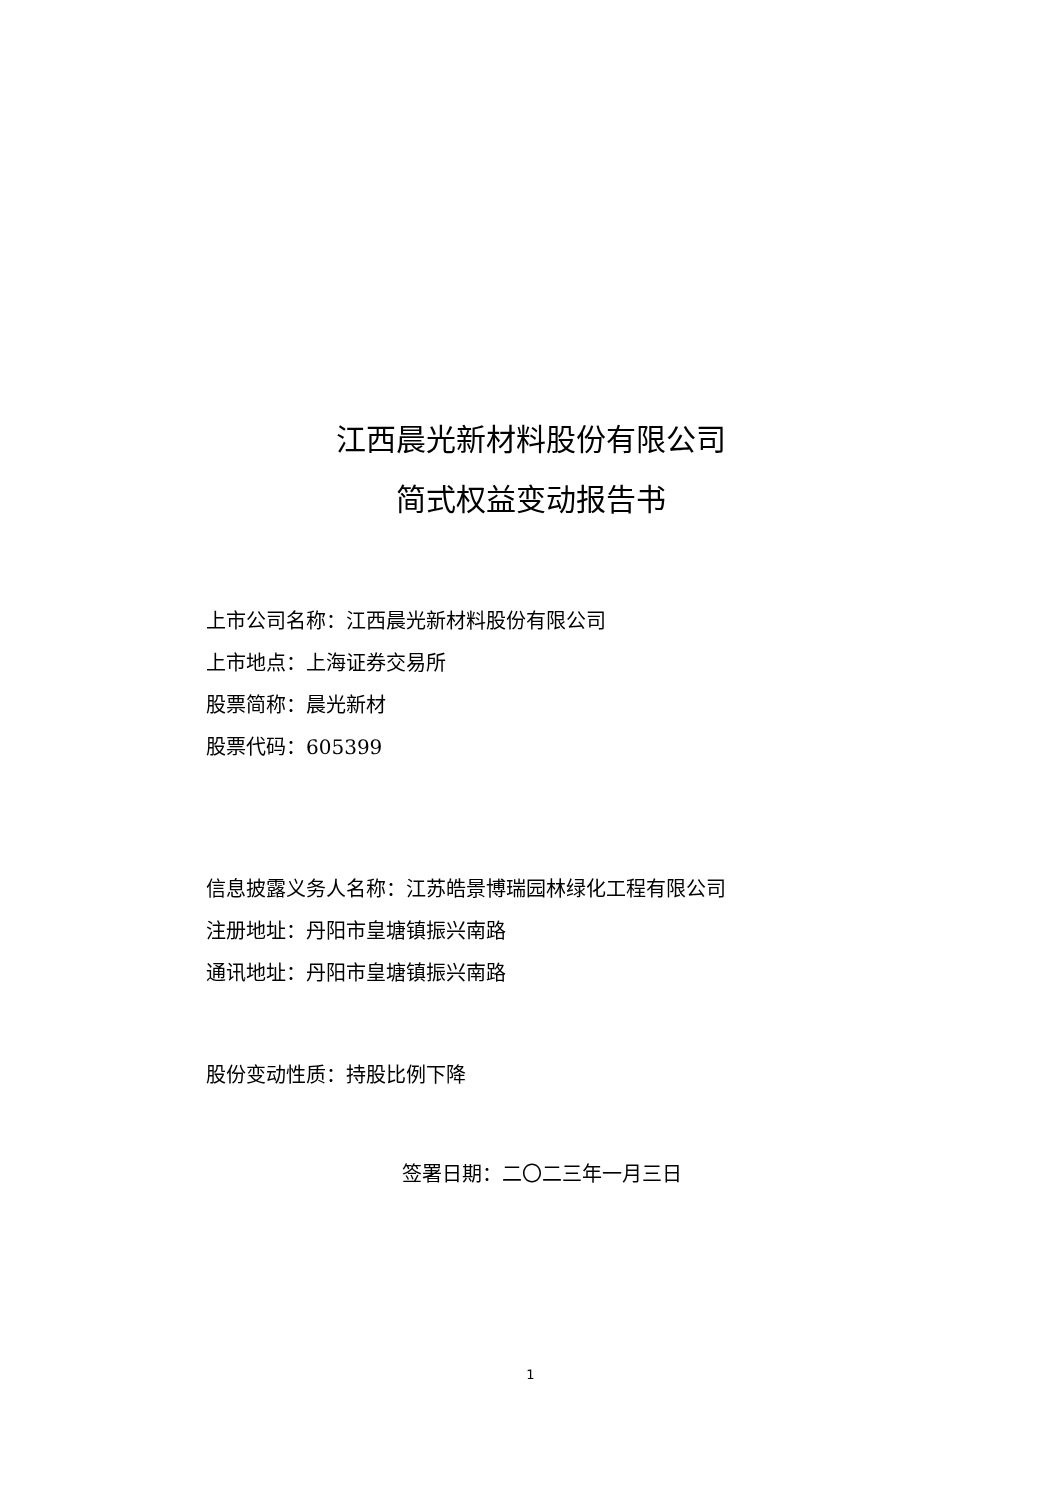江西晨光新材料股份有限公司
简式权益变动报告书
上市公司名称：江西晨光新材料股份有限公司
上市地点：上海证券交易所
股票简称：晨光新材
股票代码：605399
信息披露义务人名称：江苏皓景博瑞园林绿化工程有限公司
注册地址：丹阳市皇塘镇振兴南路
通讯地址：丹阳市皇塘镇振兴南路
股份变动性质：持股比例下降
签署日期：二〇二三年一月三日
1